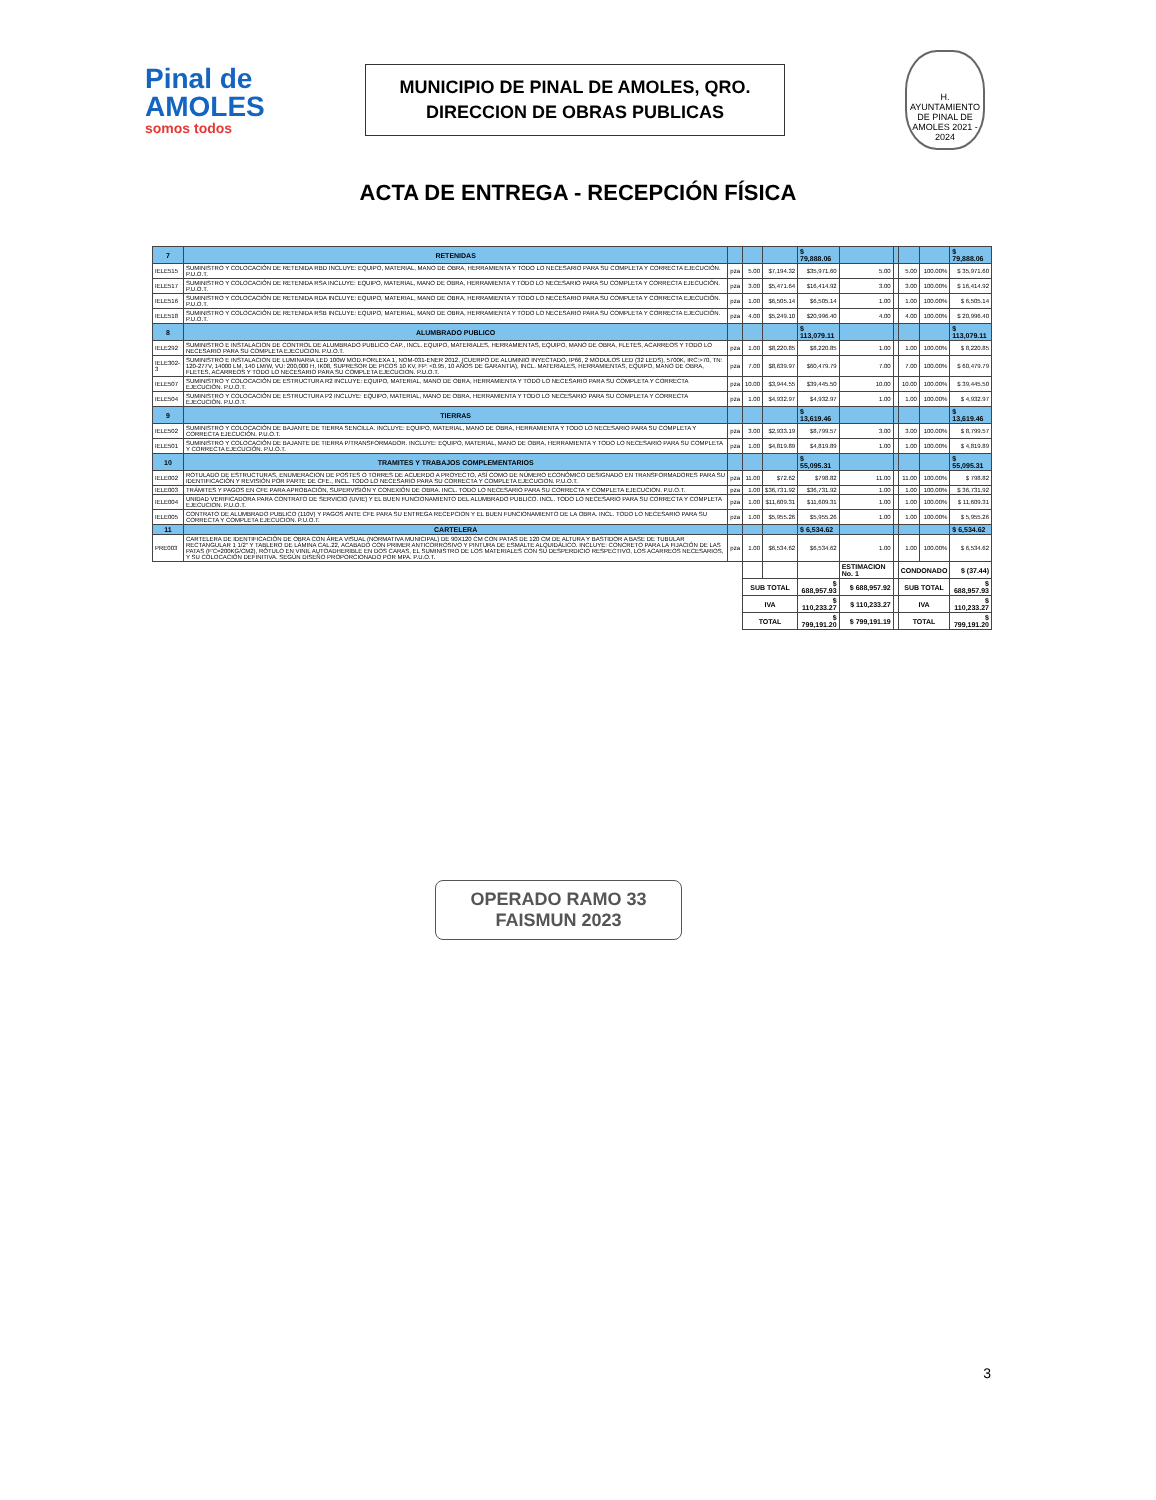Pinal de AMOLES
somos todos
MUNICIPIO DE PINAL DE AMOLES, QRO.
DIRECCION DE OBRAS PUBLICAS
H. AYUNTAMIENTO DE PINAL DE AMOLES 2021 - 2024
ACTA DE ENTREGA - RECEPCIÓN FÍSICA
| 7 | RETENIDAS | | | | $ 79,888.06 | | | | | $ 79,888.06 |
| IELE515 | SUMINISTRO Y COLOCACIÓN DE RETENIDA RBD INCLUYE: EQUIPO, MATERIAL, MANO DE OBRA, HERRAMIENTA Y TODO LO NECESARIO PARA SU COMPLETA Y CORRECTA EJECUCIÓN. P.U.O.T. | pza | 5.00 | $7,194.32 | $35,971.60 | 5.00 | | 5.00 | 100.00% | $ 35,971.60 |
| IELE517 | SUMINISTRO Y COLOCACIÓN DE RETENIDA RSA INCLUYE: EQUIPO, MATERIAL, MANO DE OBRA, HERRAMIENTA Y TODO LO NECESARIO PARA SU COMPLETA Y CORRECTA EJECUCIÓN. P.U.O.T. | pza | 3.00 | $5,471.64 | $16,414.92 | 3.00 | | 3.00 | 100.00% | $ 16,414.92 |
| IELE516 | SUMINISTRO Y COLOCACIÓN DE RETENIDA RDA INCLUYE: EQUIPO, MATERIAL, MANO DE OBRA, HERRAMIENTA Y TODO LO NECESARIO PARA SU COMPLETA Y CORRECTA EJECUCIÓN. P.U.O.T. | pza | 1.00 | $6,505.14 | $6,505.14 | 1.00 | | 1.00 | 100.00% | $ 6,505.14 |
| IELE518 | SUMINISTRO Y COLOCACIÓN DE RETENIDA RSB INCLUYE: EQUIPO, MATERIAL, MANO DE OBRA, HERRAMIENTA Y TODO LO NECESARIO PARA SU COMPLETA Y CORRECTA EJECUCIÓN. P.U.O.T. | pza | 4.00 | $5,249.10 | $20,996.40 | 4.00 | | 4.00 | 100.00% | $ 20,996.40 |
| 8 | ALUMBRADO PUBLICO | | | | $ 113,079.11 | | | | | $ 113,079.11 |
| IELE292 | SUMINISTRO E INSTALACION DE CONTROL DE ALUMBRADO PUBLICO CAP., INCL. EQUIPO, MATERIALES, HERRAMIENTAS, EQUIPO, MANO DE OBRA, FLETES, ACARREOS Y TODO LO NECESARIO PARA SU COMPLETA EJECUCION. P.U.O.T. | pza | 1.00 | $8,220.85 | $8,220.85 | 1.00 | | 1.00 | 100.00% | $ 8,220.85 |
| IELE302-3 | SUMINISTRO E INSTALACION DE LUMINARIA LED 100W MOD.FORLEXA 1, NOM-031-ENER 2012, (CUERPO DE ALUMINIO INYECTADO, IP66, 2 MODULOS LED (32 LEDS), 5700K, IRC:>70, TN: 120-277V, 14000 LM, 140 LM/W, VU: 200,000 H, IK08, SUPRESOR DE PICOS 10 KV, FP: <0.95, 10 AÑOS DE GARANTIA), INCL. MATERIALES, HERRAMIENTAS, EQUIPO, MANO DE OBRA, FLETES, ACARREOS Y TODO LO NECESARIO PARA SU COMPLETA EJECUCION. P.U.O.T. | pza | 7.00 | $8,639.97 | $60,479.79 | 7.00 | | 7.00 | 100.00% | $ 60,479.79 |
| IELE507 | SUMINISTRO Y COLOCACIÓN DE ESTRUCTURA R2 INCLUYE: EQUIPO, MATERIAL, MANO DE OBRA, HERRAMIENTA Y TODO LO NECESARIO PARA SU COMPLETA Y CORRECTA EJECUCIÓN. P.U.O.T. | pza | 10.00 | $3,944.55 | $39,445.50 | 10.00 | | 10.00 | 100.00% | $ 39,445.50 |
| IELE504 | SUMINISTRO Y COLOCACIÓN DE ESTRUCTURA P2 INCLUYE: EQUIPO, MATERIAL, MANO DE OBRA, HERRAMIENTA Y TODO LO NECESARIO PARA SU COMPLETA Y CORRECTA EJECUCIÓN. P.U.O.T. | pza | 1.00 | $4,932.97 | $4,932.97 | 1.00 | | 1.00 | 100.00% | $ 4,932.97 |
| 9 | TIERRAS | | | | $ 13,619.46 | | | | | $ 13,619.46 |
| IELE502 | SUMINISTRO Y COLOCACIÓN DE BAJANTE DE TIERRA SENCILLA. INCLUYE: EQUIPO, MATERIAL, MANO DE OBRA, HERRAMIENTA Y TODO LO NECESARIO PARA SU COMPLETA Y CORRECTA EJECUCIÓN. P.U.O.T. | pza | 3.00 | $2,933.19 | $8,799.57 | 3.00 | | 3.00 | 100.00% | $ 8,799.57 |
| IELE501 | SUMINISTRO Y COLOCACIÓN DE BAJANTE DE TIERRA P/TRANSFORMADOR. INCLUYE: EQUIPO, MATERIAL, MANO DE OBRA, HERRAMIENTA Y TODO LO NECESARIO PARA SU COMPLETA Y CORRECTA EJECUCIÓN. P.U.O.T. | pza | 1.00 | $4,819.89 | $4,819.89 | 1.00 | | 1.00 | 100.00% | $ 4,819.89 |
| 10 | TRAMITES Y TRABAJOS COMPLEMENTARIOS | | | | $ 55,095.31 | | | | | $ 55,095.31 |
| IELE002 | ROTULADO DE ESTRUCTURAS, ENUMERACION DE POSTES O TORRES DE ACUERDO A PROYECTO, ASÍ COMO DE NÚMERO ECONÓMICO DESIGNADO EN TRANSFORMADORES PARA SU IDENTIFICACIÓN Y REVISIÓN POR PARTE DE CFE., INCL. TODO LO NECESARIO PARA SU CORRECTA Y COMPLETA EJECUCION. P.U.O.T. | pza | 11.00 | $72.62 | $798.82 | 11.00 | | 11.00 | 100.00% | $ 798.82 |
| IELE003 | TRÁMITES Y PAGOS EN CFE PARA APROBACIÓN, SUPERVISIÓN Y CONEXIÓN DE OBRA. INCL. TODO LO NECESARIO PARA SU CORRECTA Y COMPLETA EJECUCION. P.U.O.T. | pza | 1.00 | $36,731.92 | $36,731.92 | 1.00 | | 1.00 | 100.00% | $ 36,731.92 |
| IELE004 | UNIDAD VERIFICADORA PARA CONTRATO DE SERVICIO (UVIE) Y EL BUEN FUNCIONAMIENTO DEL ALUMBRADO PUBLICO. INCL. TODO LO NECESARIO PARA SU CORRECTA Y COMPLETA EJECUCION. P.U.O.T. | pza | 1.00 | $11,609.31 | $11,609.31 | 1.00 | | 1.00 | 100.00% | $ 11,609.31 |
| IELE005 | CONTRATO DE ALUMBRADO PUBLICO (110V) Y PAGOS ANTE CFE PARA SU ENTREGA RECEPCION Y EL BUEN FUNCIONAMIENTO DE LA OBRA. INCL. TODO LO NECESARIO PARA SU CORRECTA Y COMPLETA EJECUCION. P.U.O.T. | pza | 1.00 | $5,955.26 | $5,955.26 | 1.00 | | 1.00 | 100.00% | $ 5,955.26 |
| 11 | CARTELERA | | | | $ 6,534.62 | | | | | $ 6,534.62 |
| PRE003 | CARTELERA DE IDENTIFICACIÓN DE OBRA CON ÁREA VISUAL (NORMATIVA MUNICIPAL) DE 90X120 CM CON PATAS DE 120 CM DE ALTURA Y BASTIDOR A BASE DE TUBULAR RECTANGULAR 1 1/2" Y TABLERO DE LÁMINA CAL.22, ACABADO CON PRIMER ANTICORROSIVO Y PINTURA DE ESMALTE ALQUIDÁLICO. INCLUYE: CONCRETO PARA LA FIJACIÓN DE LAS PATAS (F'C=200KG/CM2), RÓTULO EN VINIL AUTOADHERIBLE EN DOS CARAS, EL SUMINISTRO DE LOS MATERIALES CON SU DESPERDICIO RESPECTIVO, LOS ACARREOS NECESARIOS, Y SU COLOCACIÓN DEFINITIVA. SEGÚN DISEÑO PROPORCIONADO POR MPA. P.U.O.T. | pza | 1.00 | $6,534.62 | $6,534.62 | 1.00 | | 1.00 | 100.00% | $ 6,534.62 |
| | | | | | | ESTIMACION No. 1 | | CONDONADO | | $ (37.44) |
| | | | SUB TOTAL | | $ 688,957.93 | $ 688,957.92 | | SUB TOTAL | | $ 688,957.93 |
| | | | IVA | | $ 110,233.27 | $ 110,233.27 | | IVA | | $ 110,233.27 |
| | | | TOTAL | | $ 799,191.20 | $ 799,191.19 | | TOTAL | | $ 799,191.20 |
OPERADO RAMO 33
FAISMUN 2023
3